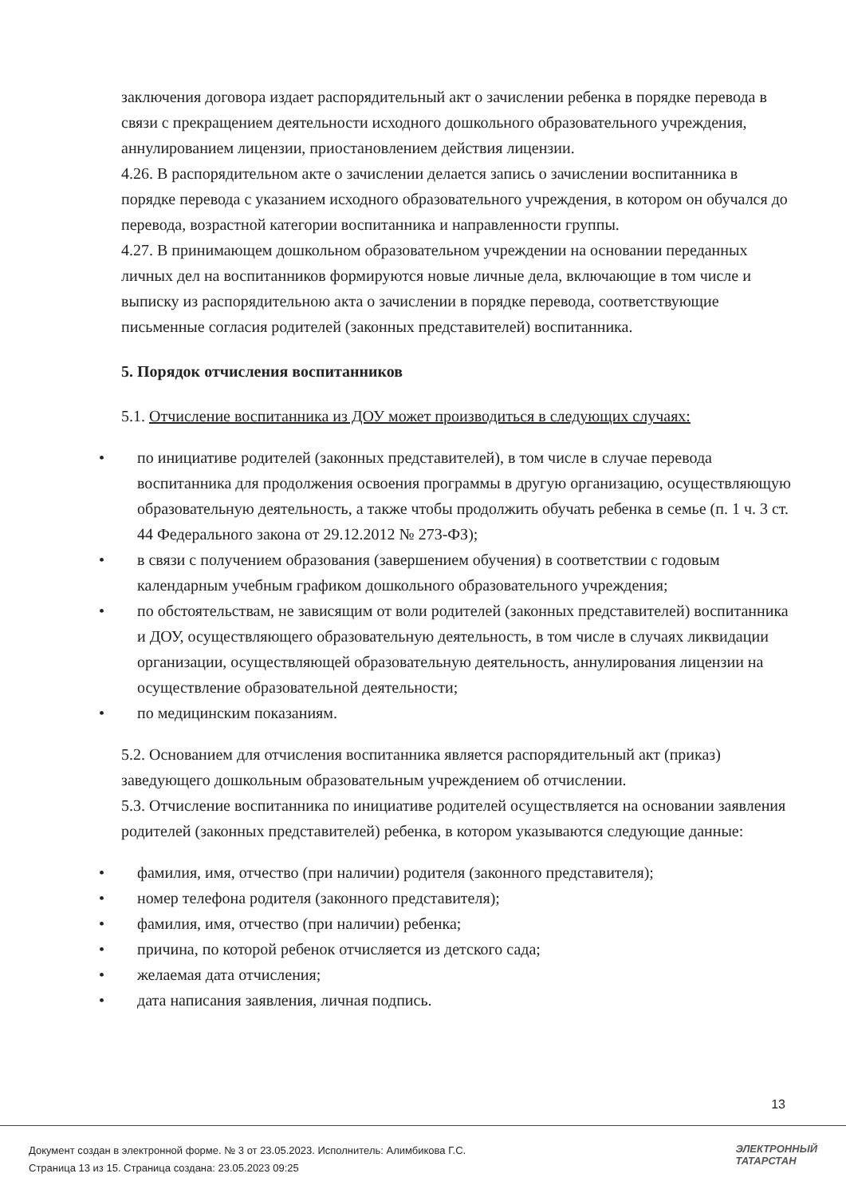заключения договора издает распорядительный акт о зачислении ребенка в порядке перевода в связи с прекращением деятельности исходного дошкольного образовательного учреждения, аннулированием лицензии, приостановлением действия лицензии.
4.26. В распорядительном акте о зачислении делается запись о зачислении воспитанника в порядке перевода с указанием исходного образовательного учреждения, в котором он обучался до перевода, возрастной категории воспитанника и направленности группы.
4.27. В принимающем дошкольном образовательном учреждении на основании переданных личных дел на воспитанников формируются новые личные дела, включающие в том числе и выписку из распорядительною акта о зачислении в порядке перевода, соответствующие письменные согласия родителей (законных представителей) воспитанника.
5. Порядок отчисления воспитанников
5.1. Отчисление воспитанника из ДОУ может производиться в следующих случаях:
•по инициативе родителей (законных представителей), в том числе в случае перевода воспитанника для продолжения освоения программы в другую организацию, осуществляющую образовательную деятельность, а также чтобы продолжить обучать ребенка в семье (п. 1 ч. 3 ст. 44 Федерального закона от 29.12.2012 № 273-ФЗ);
•в связи с получением образования (завершением обучения) в соответствии с годовым календарным учебным графиком дошкольного образовательного учреждения;
•по обстоятельствам, не зависящим от воли родителей (законных представителей) воспитанника и ДОУ, осуществляющего образовательную деятельность, в том числе в случаях ликвидации организации, осуществляющей образовательную деятельность, аннулирования лицензии на осуществление образовательной деятельности;
•по медицинским показаниям.
5.2. Основанием для отчисления воспитанника является распорядительный акт (приказ) заведующего дошкольным образовательным учреждением об отчислении.
5.3. Отчисление воспитанника по инициативе родителей осуществляется на основании заявления родителей (законных представителей) ребенка, в котором указываются следующие данные:
•фамилия, имя, отчество (при наличии) родителя (законного представителя);
•номер телефона родителя (законного представителя);
•фамилия, имя, отчество (при наличии) ребенка;
•причина, по которой ребенок отчисляется из детского сада;
•желаемая дата отчисления;
•дата написания заявления, личная подпись.
13
Документ создан в электронной форме. № 3 от 23.05.2023. Исполнитель: Алимбикова Г.С.
Страница 13 из 15. Страница создана: 23.05.2023 09:25
ЭЛЕКТРОННЫЙ
ТАТАРСТАН